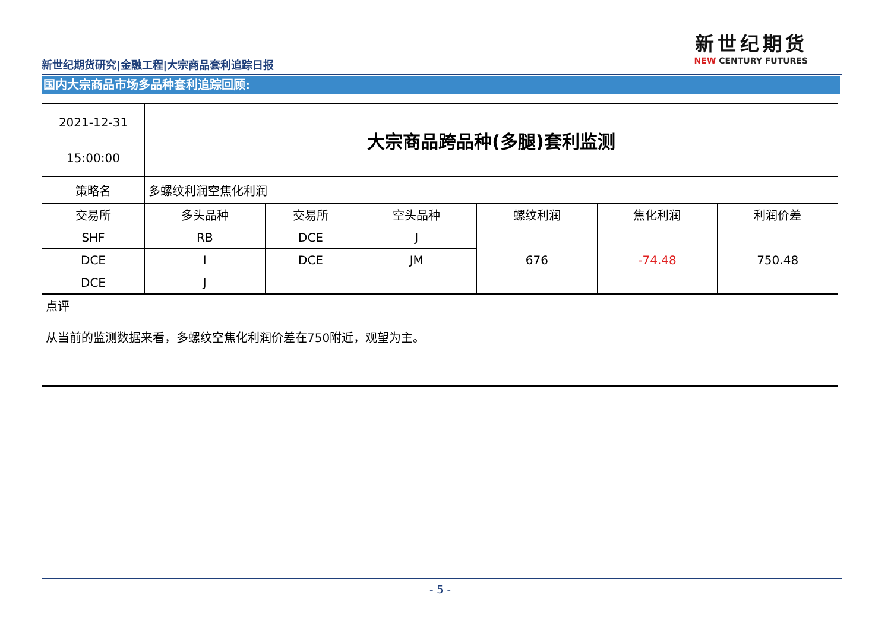新世纪期货研究|金融工程|大宗商品套利追踪日报
新世纪期货
NEW CENTURY FUTURES
国内大宗商品市场多品种套利追踪回顾:
| 2021-12-31 15:00:00 | 大宗商品跨品种(多腿)套利监测 | | | | | |
| 策略名 | 多螺纹利润空焦化利润 | | | | | |
| 交易所 | 多头品种 | 交易所 | 空头品种 | 螺纹利润 | 焦化利润 | 利润价差 |
| SHF | RB | DCE | J | 676 | -74.48 | 750.48 |
| DCE | I | DCE | JM | | | |
| DCE | J | | | | | |
| 点评 从当前的监测数据来看，多螺纹空焦化利润价差在750附近，观望为主。 | | | | | | |
- 5 -